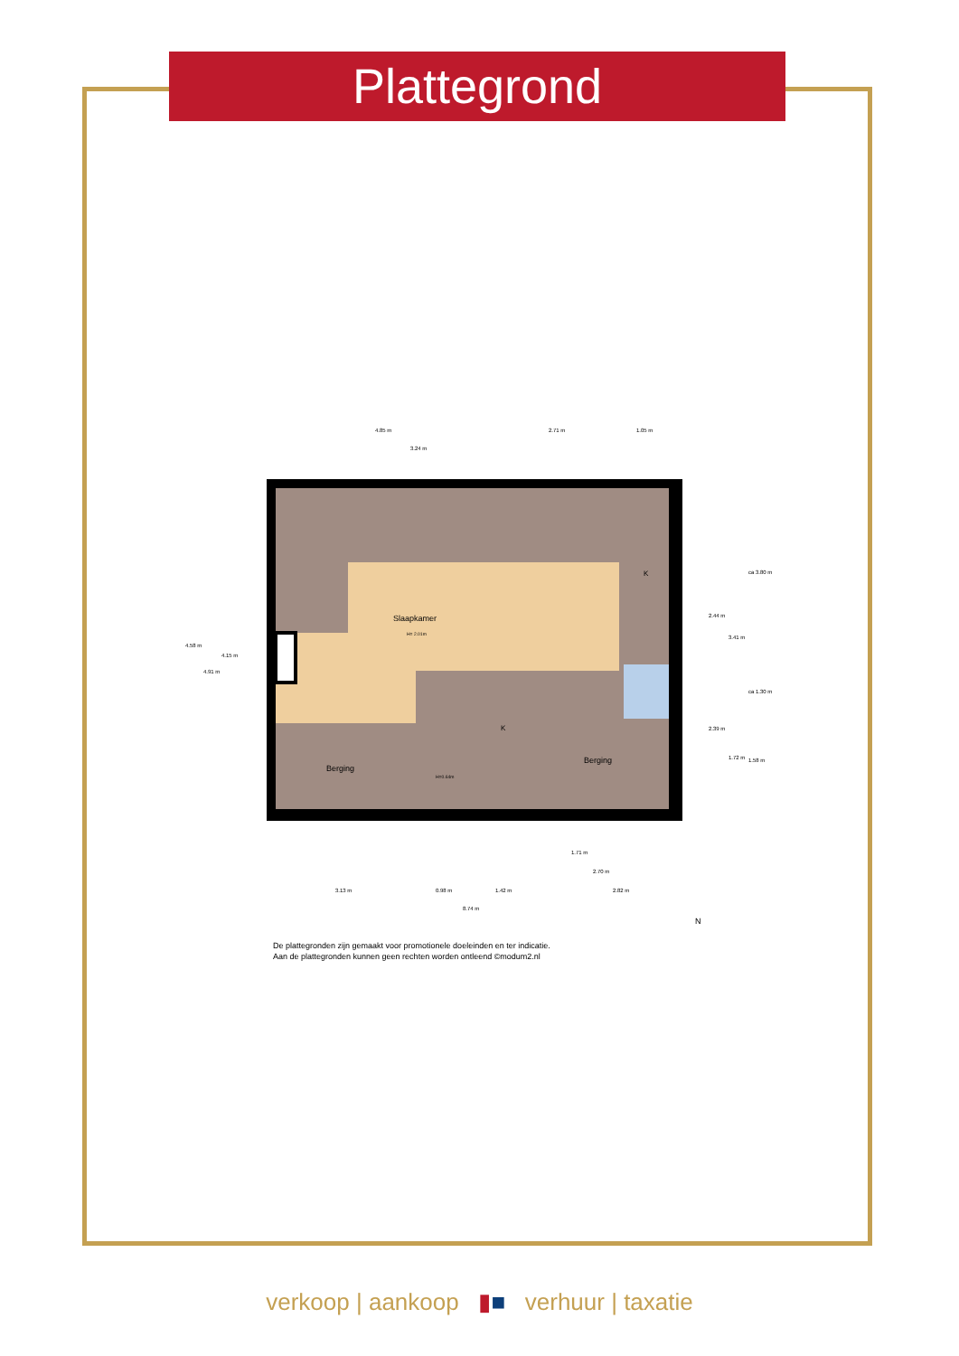Plattegrond
Slaapkamer
H= 2.01m
Berging
Berging
K
K
H=0.64m
4.85 m
2.71 m
1.05 m
3.24 m
4.58 m
4.91 m
4.15 m
2.44 m
3.41 m
ca 3.80 m
ca 1.30 m
2.39 m
1.72 m
1.58 m
1.71 m
2.70 m
3.13 m
0.98 m
1.42 m
2.82 m
8.74 m
N
De plattegronden zijn gemaakt voor promotionele doeleinden en ter indicatie.
Aan de plattegronden kunnen geen rechten worden ontleend ©modum2.nl
verkoop | aankoop ▮■ verhuur | taxatie